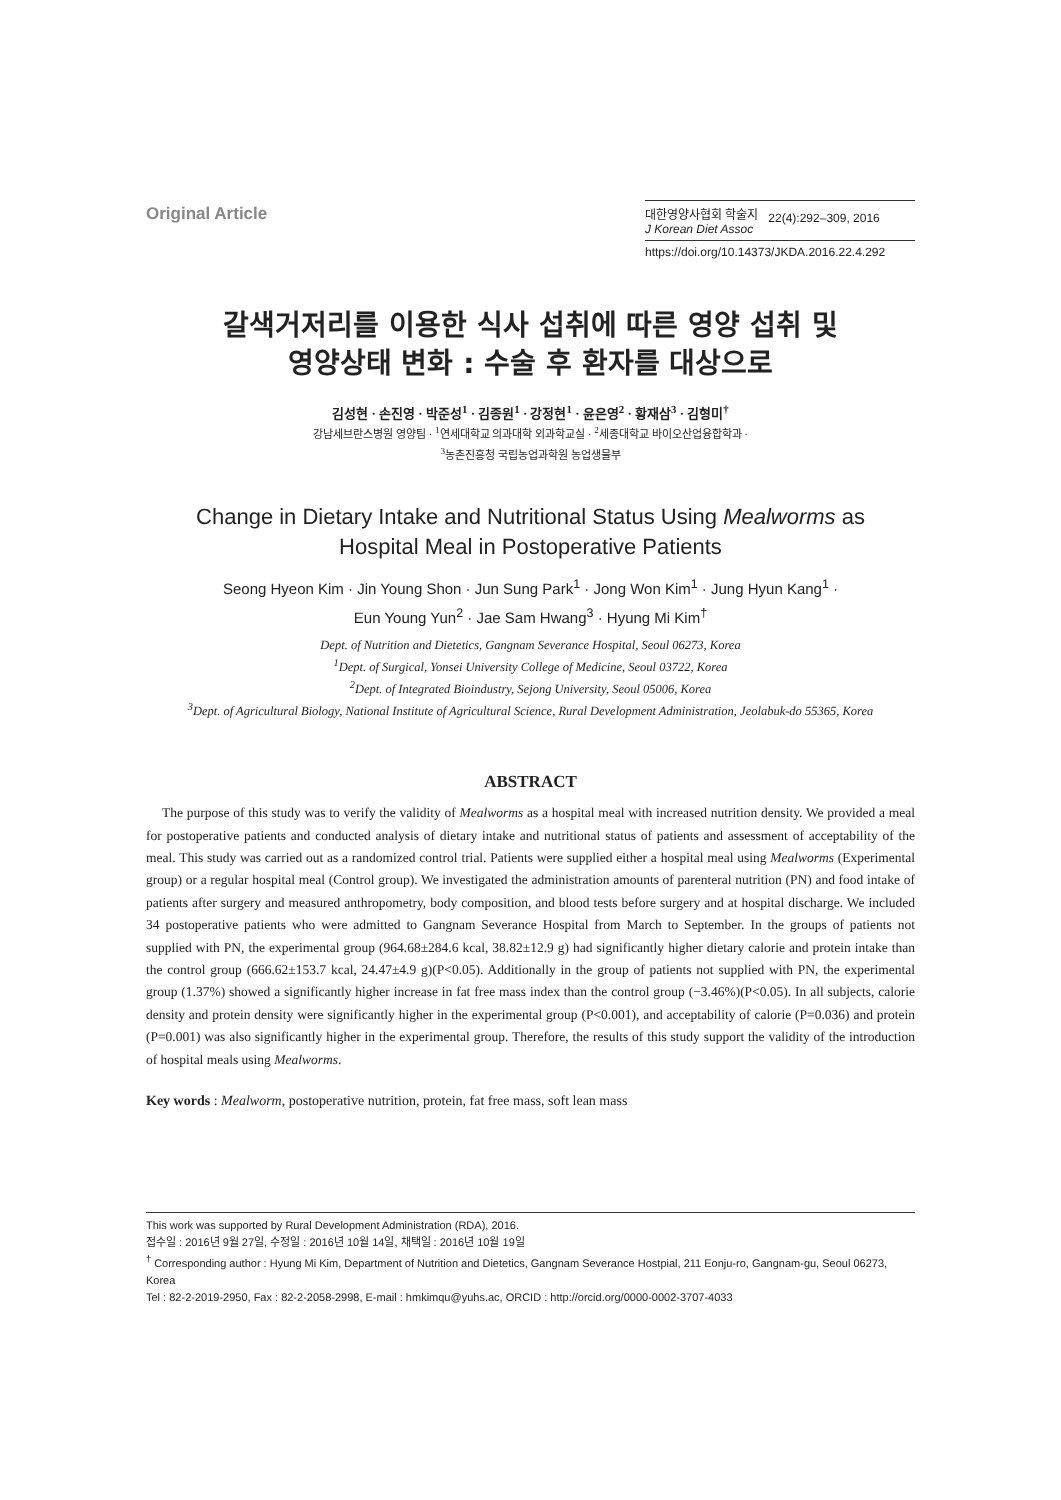Original Article
대한영양사협회 학술지
J Korean Diet Assoc
22(4):292–309, 2016
https://doi.org/10.14373/JKDA.2016.22.4.292
갈색거저리를 이용한 식사 섭취에 따른 영양 섭취 및
영양상태 변화 : 수술 후 환자를 대상으로
김성현 · 손진영 · 박준성<sup>1</sup> · 김종원<sup>1</sup> · 강정현<sup>1</sup> · 윤은영<sup>2</sup> · 황재삼<sup>3</sup> · 김형미<sup>†</sup>
강남세브란스병원 영양팀 · <sup>1</sup>연세대학교 의과대학 외과학교실 · <sup>2</sup>세종대학교 바이오산업융합학과 ·
<sup>3</sup> 농촌진흥청 국립농업과학원 농업생물부
Change in Dietary Intake and Nutritional Status Using Mealworms as
Hospital Meal in Postoperative Patients
Seong Hyeon Kim · Jin Young Shon · Jun Sung Park<sup>1</sup> · Jong Won Kim<sup>1</sup> · Jung Hyun Kang<sup>1</sup> ·
Eun Young Yun<sup>2</sup> · Jae Sam Hwang<sup>3</sup> · Hyung Mi Kim<sup>†</sup>
Dept. of Nutrition and Dietetics, Gangnam Severance Hospital, Seoul 06273, Korea
<sup>1</sup> Dept. of Surgical, Yonsei University College of Medicine, Seoul 03722, Korea
<sup>2</sup> Dept. of Integrated Bioindustry, Sejong University, Seoul 05006, Korea
<sup>3</sup> Dept. of Agricultural Biology, National Institute of Agricultural Science, Rural Development Administration, Jeolabuk-do 55365, Korea
ABSTRACT
The purpose of this study was to verify the validity of Mealworms as a hospital meal with increased nutrition density. We provided a meal for postoperative patients and conducted analysis of dietary intake and nutritional status of patients and assessment of acceptability of the meal. This study was carried out as a randomized control trial. Patients were supplied either a hospital meal using Mealworms (Experimental group) or a regular hospital meal (Control group). We investigated the administration amounts of parenteral nutrition (PN) and food intake of patients after surgery and measured anthropometry, body composition, and blood tests before surgery and at hospital discharge. We included 34 postoperative patients who were admitted to Gangnam Severance Hospital from March to September. In the groups of patients not supplied with PN, the experimental group (964.68±284.6 kcal, 38.82±12.9 g) had significantly higher dietary calorie and protein intake than the control group (666.62±153.7 kcal, 24.47±4.9 g)(P<0.05). Additionally in the group of patients not supplied with PN, the experimental group (1.37%) showed a significantly higher increase in fat free mass index than the control group (−3.46%)(P<0.05). In all subjects, calorie density and protein density were significantly higher in the experimental group (P<0.001), and acceptability of calorie (P=0.036) and protein (P=0.001) was also significantly higher in the experimental group. Therefore, the results of this study support the validity of the introduction of hospital meals using Mealworms.
Key words : Mealworm, postoperative nutrition, protein, fat free mass, soft lean mass
This work was supported by Rural Development Administration (RDA), 2016.
접수일 : 2016년 9월 27일, 수정일 : 2016년 10월 14일, 채택일 : 2016년 10월 19일
<sup>†</sup> Corresponding author : Hyung Mi Kim, Department of Nutrition and Dietetics, Gangnam Severance Hostpial, 211 Eonju-ro, Gangnam-gu, Seoul 06273, Korea
Tel : 82-2-2019-2950, Fax : 82-2-2058-2998, E-mail : hmkimqu@yuhs.ac, ORCID : http://orcid.org/0000-0002-3707-4033